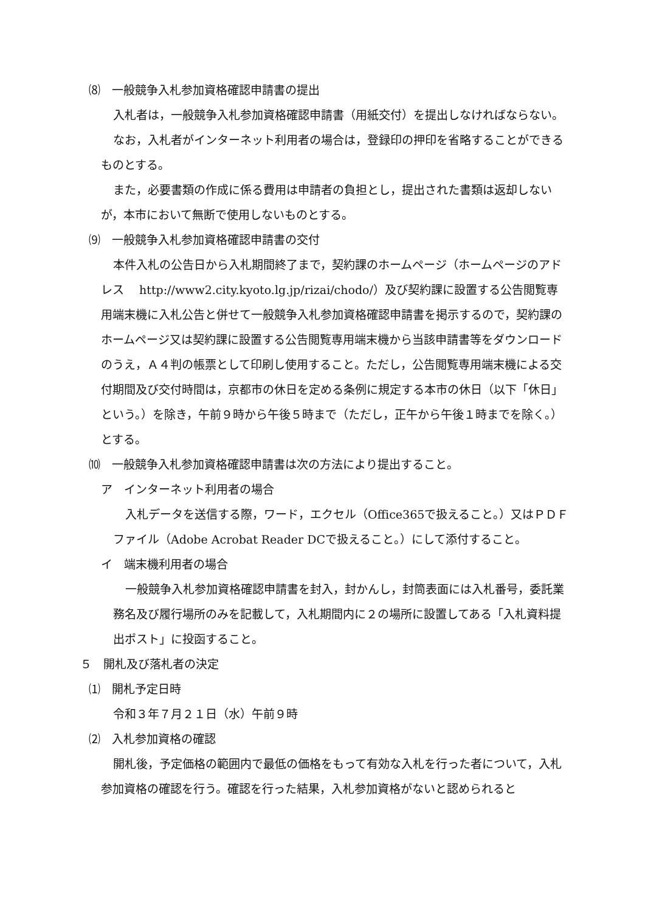⑻　一般競争入札参加資格確認申請書の提出
入札者は，一般競争入札参加資格確認申請書（用紙交付）を提出しなければならない。
なお，入札者がインターネット利用者の場合は，登録印の押印を省略することができるものとする。
また，必要書類の作成に係る費用は申請者の負担とし，提出された書類は返却しないが，本市において無断で使用しないものとする。
⑼　一般競争入札参加資格確認申請書の交付
本件入札の公告日から入札期間終了まで，契約課のホームページ（ホームページのアドレス　 http://www2.city.kyoto.lg.jp/rizai/chodo/）及び契約課に設置する公告閲覧専用端末機に入札公告と併せて一般競争入札参加資格確認申請書を掲示するので，契約課のホームページ又は契約課に設置する公告閲覧専用端末機から当該申請書等をダウンロードのうえ，Ａ４判の帳票として印刷し使用すること。ただし，公告閲覧専用端末機による交付期間及び交付時間は，京都市の休日を定める条例に規定する本市の休日（以下「休日」という。）を除き，午前９時から午後５時まで（ただし，正午から午後１時までを除く。）とする。
⑽　一般競争入札参加資格確認申請書は次の方法により提出すること。
ア　インターネット利用者の場合
入札データを送信する際，ワード，エクセル（Office365で扱えること。）又はＰＤＦファイル（Adobe Acrobat Reader DCで扱えること。）にして添付すること。
イ　端末機利用者の場合
一般競争入札参加資格確認申請書を封入，封かんし，封筒表面には入札番号，委託業務名及び履行場所のみを記載して，入札期間内に２の場所に設置してある「入札資料提出ポスト」に投函すること。
５　開札及び落札者の決定
⑴　開札予定日時
令和３年７月２１日（水）午前９時
⑵　入札参加資格の確認
開札後，予定価格の範囲内で最低の価格をもって有効な入札を行った者について，入札参加資格の確認を行う。確認を行った結果，入札参加資格がないと認められると